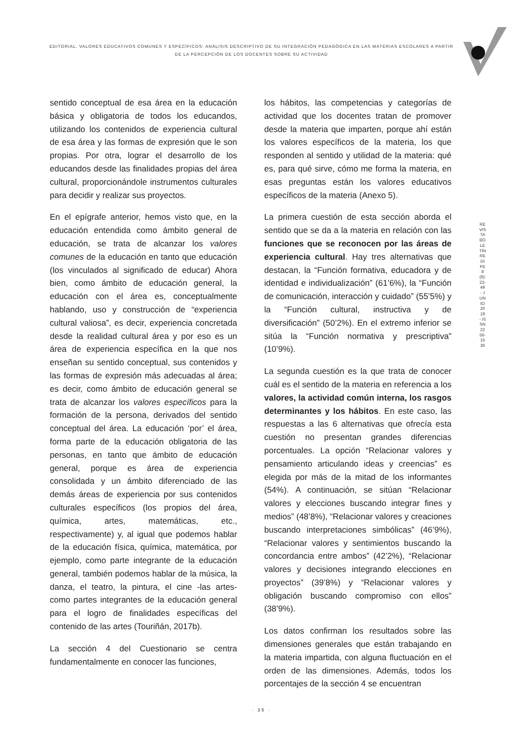EDITORIAL. VALORES EDUCATIVOS COMUNES Y ESPECÍFICOS: ANÀLISIS DESCRIPTIVO DE SU INTEGRACIÒN PEDAGÒGICA EN LAS MATERIAS ESCOLARES A PARTIR DE LA PERCEPCIÒN DE LOS DOCENTES SOBRE SU ACTIVIDAD
sentido conceptual de esa área en la educación básica y obligatoria de todos los educandos, utilizando los contenidos de experiencia cultural de esa área y las formas de expresión que le son propias. Por otra, lograr el desarrollo de los educandos desde las finalidades propias del área cultural, proporcionándole instrumentos culturales para decidir y realizar sus proyectos.
En el epígrafe anterior, hemos visto que, en la educación entendida como ámbito general de educación, se trata de alcanzar los valores comunes de la educación en tanto que educación (los vinculados al significado de educar) Ahora bien, como ámbito de educación general, la educación con el área es, conceptualmente hablando, uso y construcción de “experiencia cultural valiosa”, es decir, experiencia concretada desde la realidad cultural área y por eso es un área de experiencia específica en la que nos enseñan su sentido conceptual, sus contenidos y las formas de expresión más adecuadas al área; es decir, como ámbito de educación general se trata de alcanzar los valores específicos para la formación de la persona, derivados del sentido conceptual del área. La educación ‘por’ el área, forma parte de la educación obligatoria de las personas, en tanto que ámbito de educación general, porque es área de experiencia consolidada y un ámbito diferenciado de las demás áreas de experiencia por sus contenidos culturales específicos (los propios del área, química, artes, matemáticas, etc., respectivamente) y, al igual que podemos hablar de la educación física, química, matemática, por ejemplo, como parte integrante de la educación general, también podemos hablar de la música, la danza, el teatro, la pintura, el cine -las artes- como partes integrantes de la educación general para el logro de finalidades específicas del contenido de las artes (Touriñán, 2017b).
La sección 4 del Cuestionario se centra fundamentalmente en conocer las funciones,
los hábitos, las competencias y categorías de actividad que los docentes tratan de promover desde la materia que imparten, porque ahí están los valores específicos de la materia, los que responden al sentido y utilidad de la materia: qué es, para qué sirve, cómo me forma la materia, en esas preguntas están los valores educativos específicos de la materia (Anexo 5).
La primera cuestión de esta sección aborda el sentido que se da a la materia en relación con las funciones que se reconocen por las áreas de experiencia cultural. Hay tres alternativas que destacan, la “Función formativa, educadora y de identidad e individualización” (61’6%), la “Función de comunicación, interacción y cuidado” (55’5%) y la “Función cultural, instructiva y de diversificación” (50’2%). En el extremo inferior se sitúa la “Función normativa y prescriptiva” (10’9%).
La segunda cuestión es la que trata de conocer cuál es el sentido de la materia en referencia a los valores, la actividad común interna, los rasgos determinantes y los hábitos. En este caso, las respuestas a las 6 alternativas que ofrecía esta cuestión no presentan grandes diferencias porcentuales. La opción “Relacionar valores y pensamiento articulando ideas y creencias” es elegida por más de la mitad de los informantes (54%). A continuación, se sitúan “Relacionar valores y elecciones buscando integrar fines y medios” (48’8%), “Relacionar valores y creaciones buscando interpretaciones simbólicas” (46’9%), “Relacionar valores y sentimientos buscando la concordancia entre ambos” (42’2%), “Relacionar valores y decisiones integrando elecciones en proyectos” (39’8%) y “Relacionar valores y obligación buscando compromiso con ellos” (38’9%).
Los datos confirman los resultados sobre las dimensiones generales que están trabajando en la materia impartida, con alguna fluctuación en el orden de las dimensiones. Además, todos los porcentajes de la sección 4 se encuentran
REVISTA BOLETÍN REDIPE 8 (6): 23-49 - JUNIO 2019 - ISSN 2256-1536
· 35 ·